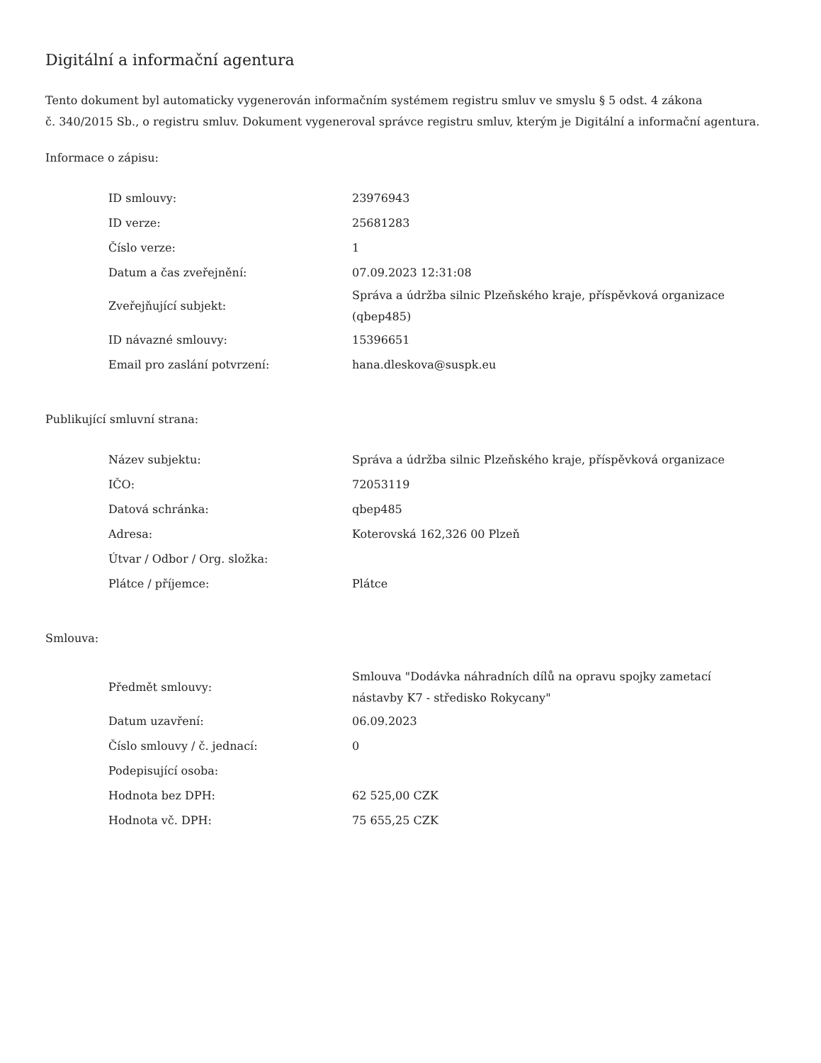Digitální a informační agentura
Tento dokument byl automaticky vygenerován informačním systémem registru smluv ve smyslu § 5 odst. 4 zákona
č. 340/2015 Sb., o registru smluv. Dokument vygeneroval správce registru smluv, kterým je Digitální a informační agentura.
Informace o zápisu:
| ID smlouvy: | 23976943 |
| ID verze: | 25681283 |
| Číslo verze: | 1 |
| Datum a čas zveřejnění: | 07.09.2023 12:31:08 |
| Zveřejňující subjekt: | Správa a údržba silnic Plzeňského kraje, příspěvková organizace (qbep485) |
| ID návazné smlouvy: | 15396651 |
| Email pro zaslání potvrzení: | hana.dleskova@suspk.eu |
Publikující smluvní strana:
| Název subjektu: | Správa a údržba silnic Plzeňského kraje, příspěvková organizace |
| IČO: | 72053119 |
| Datová schránka: | qbep485 |
| Adresa: | Koterovská 162,326 00 Plzeň |
| Útvar / Odbor / Org. složka: | |
| Plátce / příjemce: | Plátce |
Smlouva:
| Předmět smlouvy: | Smlouva "Dodávka náhradních dílů na opravu spojky zametací nástavby K7 - středisko Rokycany" |
| Datum uzavření: | 06.09.2023 |
| Číslo smlouvy / č. jednací: | 0 |
| Podepisující osoba: | |
| Hodnota bez DPH: | 62 525,00 CZK |
| Hodnota vč. DPH: | 75 655,25 CZK |